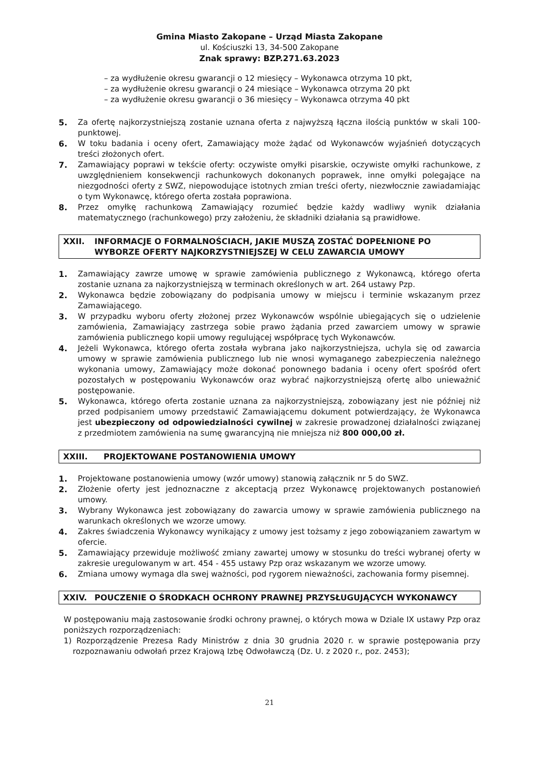Gmina Miasto Zakopane – Urząd Miasta Zakopane
ul. Kościuszki 13, 34-500 Zakopane
Znak sprawy: BZP.271.63.2023
– za wydłużenie okresu gwarancji o 12 miesięcy – Wykonawca otrzyma 10 pkt,
– za wydłużenie okresu gwarancji o 24 miesiące – Wykonawca otrzyma 20 pkt
– za wydłużenie okresu gwarancji o 36 miesięcy – Wykonawca otrzyma 40 pkt
5. Za ofertę najkorzystniejszą zostanie uznana oferta z najwyższą łączna ilością punktów w skali 100-punktowej.
6. W toku badania i oceny ofert, Zamawiający może żądać od Wykonawców wyjaśnień dotyczących treści złożonych ofert.
7. Zamawiający poprawi w tekście oferty: oczywiste omyłki pisarskie, oczywiste omyłki rachunkowe, z uwzględnieniem konsekwencji rachunkowych dokonanych poprawek, inne omyłki polegające na niezgodności oferty z SWZ, niepowodujące istotnych zmian treści oferty, niezwłocznie zawiadamiając o tym Wykonawcę, którego oferta została poprawiona.
8. Przez omyłkę rachunkową Zamawiający rozumieć będzie każdy wadliwy wynik działania matematycznego (rachunkowego) przy założeniu, że składniki działania są prawidłowe.
XXII. INFORMACJE O FORMALNOŚCIACH, JAKIE MUSZĄ ZOSTAĆ DOPEŁNIONE PO WYBORZE OFERTY NAJKORZYSTNIEJSZEJ W CELU ZAWARCIA UMOWY
1. Zamawiający zawrze umowę w sprawie zamówienia publicznego z Wykonawcą, którego oferta zostanie uznana za najkorzystniejszą w terminach określonych w art. 264 ustawy Pzp.
2. Wykonawca będzie zobowiązany do podpisania umowy w miejscu i terminie wskazanym przez Zamawiającego.
3. W przypadku wyboru oferty złożonej przez Wykonawców wspólnie ubiegających się o udzielenie zamówienia, Zamawiający zastrzega sobie prawo żądania przed zawarciem umowy w sprawie zamówienia publicznego kopii umowy regulującej współpracę tych Wykonawców.
4. Jeżeli Wykonawca, którego oferta została wybrana jako najkorzystniejsza, uchyla się od zawarcia umowy w sprawie zamówienia publicznego lub nie wnosi wymaganego zabezpieczenia należnego wykonania umowy, Zamawiający może dokonać ponownego badania i oceny ofert spośród ofert pozostałych w postępowaniu Wykonawców oraz wybrać najkorzystniejszą ofertę albo unieważnić postępowanie.
5. Wykonawca, którego oferta zostanie uznana za najkorzystniejszą, zobowiązany jest nie później niż przed podpisaniem umowy przedstawić Zamawiającemu dokument potwierdzający, że Wykonawca jest ubezpieczony od odpowiedzialności cywilnej w zakresie prowadzonej działalności związanej z przedmiotem zamówienia na sumę gwarancyjną nie mniejsza niż 800 000,00 zł.
XXIII. PROJEKTOWANE POSTANOWIENIA UMOWY
1. Projektowane postanowienia umowy (wzór umowy) stanowią załącznik nr 5 do SWZ.
2. Złożenie oferty jest jednoznaczne z akceptacją przez Wykonawcę projektowanych postanowień umowy.
3. Wybrany Wykonawca jest zobowiązany do zawarcia umowy w sprawie zamówienia publicznego na warunkach określonych we wzorze umowy.
4. Zakres świadczenia Wykonawcy wynikający z umowy jest tożsamy z jego zobowiązaniem zawartym w ofercie.
5. Zamawiający przewiduje możliwość zmiany zawartej umowy w stosunku do treści wybranej oferty w zakresie uregulowanym w art. 454 - 455 ustawy Pzp oraz wskazanym we wzorze umowy.
6. Zmiana umowy wymaga dla swej ważności, pod rygorem nieważności, zachowania formy pisemnej.
XXIV. POUCZENIE O ŚRODKACH OCHRONY PRAWNEJ PRZYSŁUGUJĄCYCH WYKONAWCY
W postępowaniu mają zastosowanie środki ochrony prawnej, o których mowa w Dziale IX ustawy Pzp oraz poniższych rozporządzeniach:
1) Rozporządzenie Prezesa Rady Ministrów z dnia 30 grudnia 2020 r. w sprawie postępowania przy rozpoznawaniu odwołań przez Krajową Izbę Odwoławczą (Dz. U. z 2020 r., poz. 2453);
21